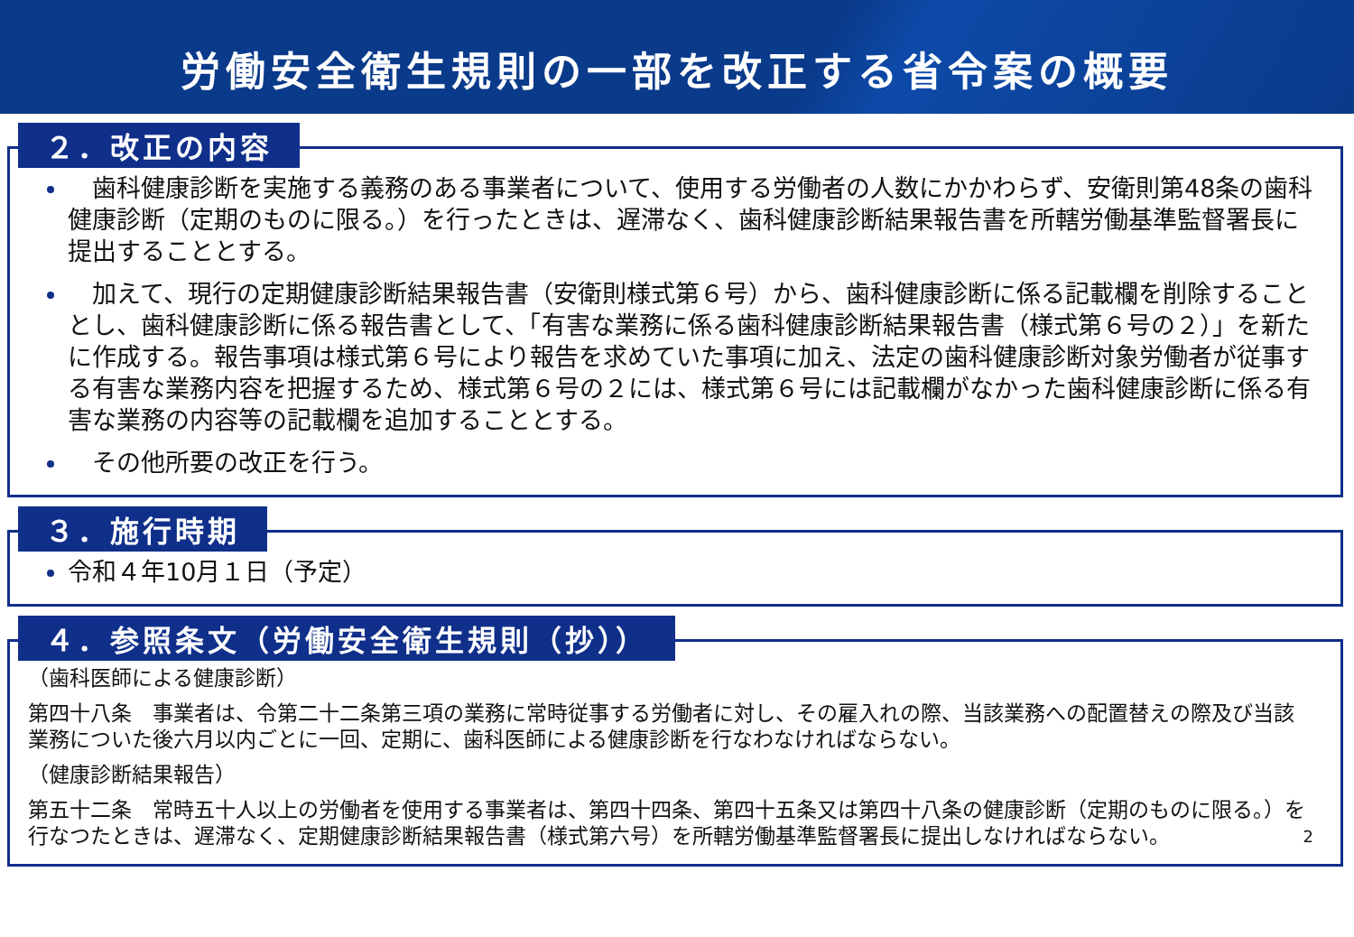労働安全衛生規則の一部を改正する省令案の概要
２．改正の内容
　歯科健康診断を実施する義務のある事業者について、使用する労働者の人数にかかわらず、安衛則第48条の歯科健康診断（定期のものに限る。）を行ったときは、遅滞なく、歯科健康診断結果報告書を所轄労働基準監督署長に提出することとする。
　加えて、現行の定期健康診断結果報告書（安衛則様式第６号）から、歯科健康診断に係る記載欄を削除することとし、歯科健康診断に係る報告書として、「有害な業務に係る歯科健康診断結果報告書（様式第６号の２）」を新たに作成する。報告事項は様式第６号により報告を求めていた事項に加え、法定の歯科健康診断対象労働者が従事する有害な業務内容を把握するため、様式第６号の２には、様式第６号には記載欄がなかった歯科健康診断に係る有害な業務の内容等の記載欄を追加することとする。
　その他所要の改正を行う。
３．施行時期
令和４年10月１日（予定）
４．参照条文（労働安全衛生規則（抄））
（歯科医師による健康診断）
第四十八条　事業者は、令第二十二条第三項の業務に常時従事する労働者に対し、その雇入れの際、当該業務への配置替えの際及び当該業務についた後六月以内ごとに一回、定期に、歯科医師による健康診断を行なわなければならない。
（健康診断結果報告）
第五十二条　常時五十人以上の労働者を使用する事業者は、第四十四条、第四十五条又は第四十八条の健康診断（定期のものに限る。）を行なつたときは、遅滞なく、定期健康診断結果報告書（様式第六号）を所轄労働基準監督署長に提出しなければならない。 2